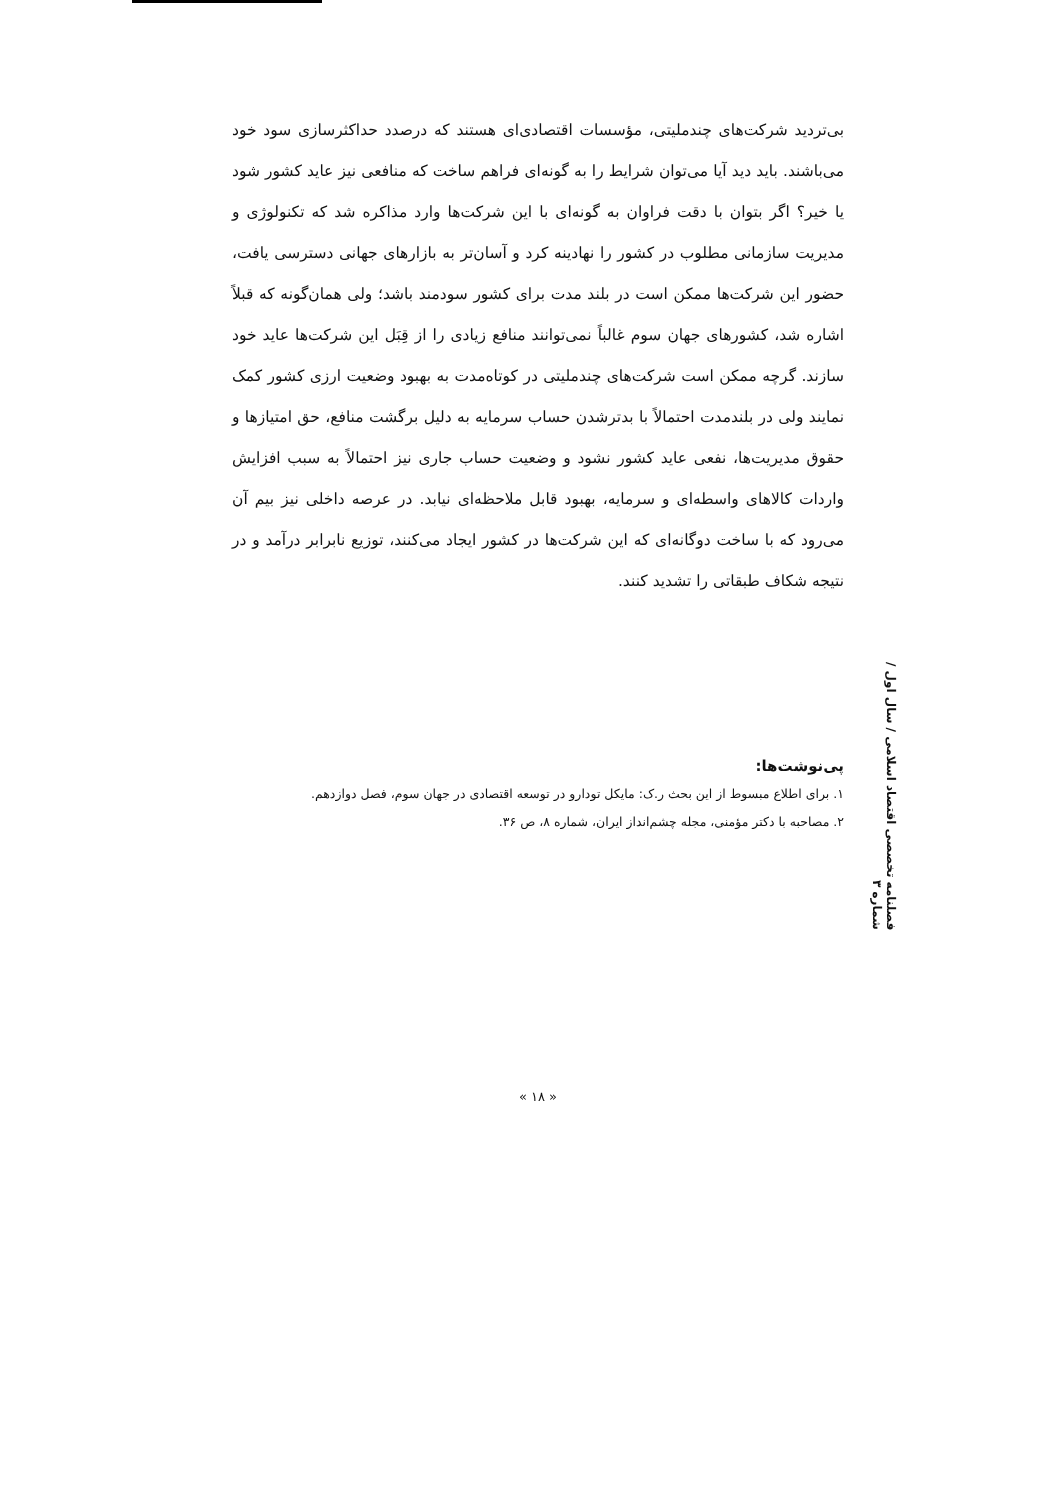فصلنامه تخصصی اقتصاد اسلامی / سال اول / شماره ۳
بی‌تردید شرکت‌های چندملیتی، مؤسسات اقتصادی‌ای هستند که درصدد حداکثرسازی سود خود می‌باشند. باید دید آیا می‌توان شرایط را به گونه‌ای فراهم ساخت که منافعی نیز عاید کشور شود یا خیر؟ اگر بتوان با دقت فراوان به گونه‌ای با این شرکت‌ها وارد مذاکره شد که تکنولوژی و مدیریت سازمانی مطلوب در کشور را نهادینه کرد و آسان‌تر به بازارهای جهانی دسترسی یافت، حضور این شرکت‌ها ممکن است در بلند مدت برای کشور سودمند باشد؛ ولی همان‌گونه که قبلاً اشاره شد، کشورهای جهان سوم غالباً نمی‌توانند منافع زیادی را از قِبَل این شرکت‌ها عاید خود سازند. گرچه ممکن است شرکت‌های چندملیتی در کوتاه‌مدت به بهبود وضعیت ارزی کشور کمک نمایند ولی در بلندمدت احتمالاً با بدترشدن حساب سرمایه به دلیل برگشت منافع، حق امتیازها و حقوق مدیریت‌ها، نفعی عاید کشور نشود و وضعیت حساب جاری نیز احتمالاً به سبب افزایش واردات کالاهای واسطه‌ای و سرمایه، بهبود قابل ملاحظه‌ای نیابد. در عرصه داخلی نیز بیم آن می‌رود که با ساخت دوگانه‌ای که این شرکت‌ها در کشور ایجاد می‌کنند، توزیع نابرابر درآمد و در نتیجه شکاف طبقاتی را تشدید کنند.
پی‌نوشت‌ها:
۱. برای اطلاع مبسوط از این بحث ر.ک: مایکل تودارو در توسعه اقتصادی در جهان سوم، فصل دوازدهم.
۲. مصاحبه با دکتر مؤمنی، مجله چشم‌انداز ایران، شماره ۸، ص ۳۶.
« ۱۸ »